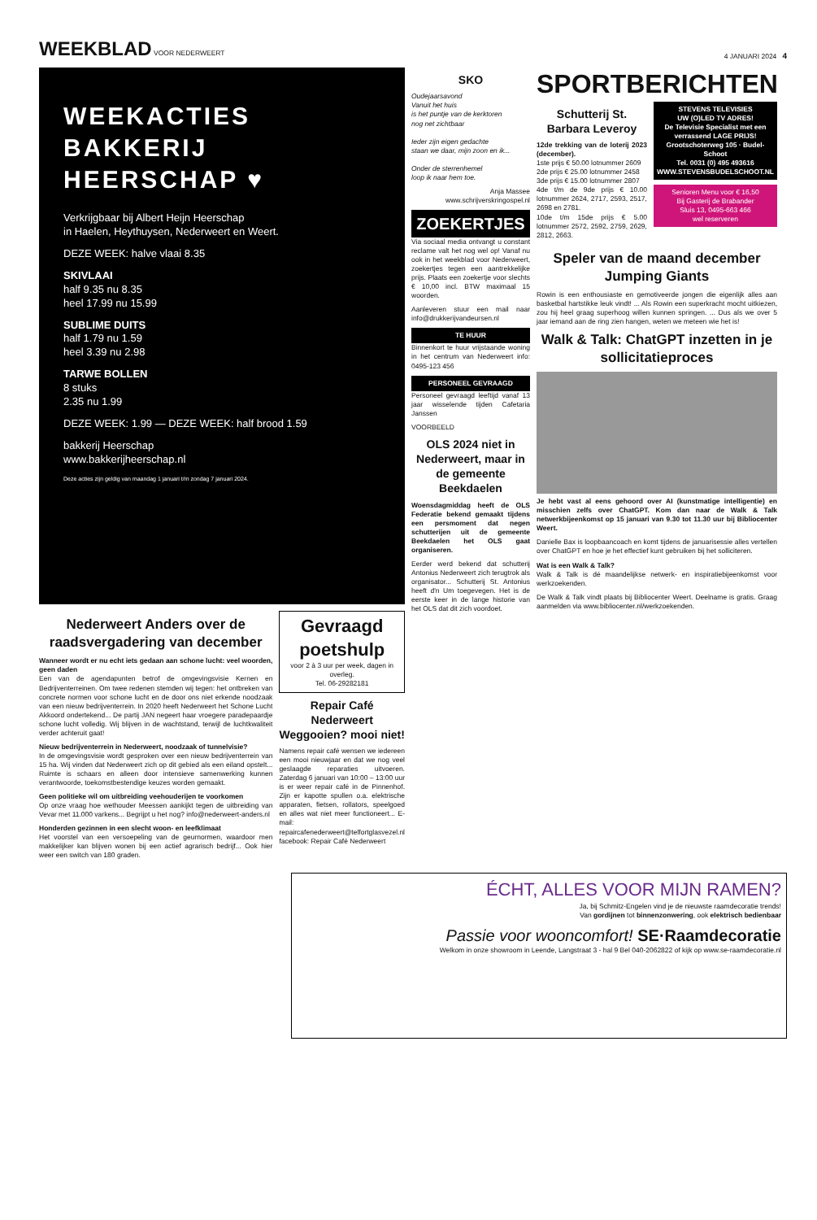WEEKBLAD VOOR NEDERWEERT
4 JANUARI 2024 4
WEEKACTIES
BAKKERIJ
HEERSCHAP ♥
Verkrijgbaar bij Albert Heijn Heerschap
in Haelen, Heythuysen, Nederweert en Weert.
DEZE WEEK: halve vlaai 8.35
SKIVLAAI
half 9.35 nu 8.35
heel 17.99 nu 15.99
SUBLIME DUITS
half 1.79 nu 1.59
heel 3.39 nu 2.98
TARWE BOLLEN
8 stuks
2.35 nu 1.99
DEZE WEEK: 1.99 — DEZE WEEK: half brood 1.59
bakkerij Heerschap
www.bakkerijheerschap.nl
Deze acties zijn geldig van maandag 1 januari t/m zondag 7 januari 2024.
Nederweert Anders over de raadsvergadering van december
Wanneer wordt er nu echt iets gedaan aan schone lucht: veel woorden, geen daden
Een van de agendapunten betrof de omgevingsvisie Kernen en Bedrijventerreinen. Om twee redenen stemden wij tegen: het ontbreken van concrete normen voor schone lucht en de door ons niet erkende noodzaak van een nieuw bedrijventerrein. In 2020 heeft Nederweert het Schone Lucht Akkoord ondertekend... De partij JAN negeert haar vroegere paradepaardje schone lucht volledig. Wij blijven in de wachtstand, terwijl de luchtkwaliteit verder achteruit gaat!
Nieuw bedrijventerrein in Nederweert, noodzaak of tunnelvisie?
In de omgevingsvisie wordt gesproken over een nieuw bedrijventerrein van 15 ha. Wij vinden dat Nederweert zich op dit gebied als een eiland opstelt... Ruimte is schaars en alleen door intensieve samenwerking kunnen verantwoorde, toekomstbestendige keuzes worden gemaakt.
Geen politieke wil om uitbreiding veehouderijen te voorkomen
Op onze vraag hoe wethouder Meessen aankijkt tegen de uitbreiding van Vevar met 11.000 varkens... Begrijpt u het nog? info@nederweert-anders.nl
Honderden gezinnen in een slecht woon- en leefklimaat
Het voorstel van een versoepeling van de geurnormen, waardoor men makkelijker kan blijven wonen bij een actief agrarisch bedrijf... Ook hier weer een switch van 180 graden.
Gevraagd poetshulp
voor 2 à 3 uur per week, dagen in overleg.
Tel. 06-29282181
Repair Café Nederweert Weggooien? mooi niet!
Namens repair café wensen we iedereen een mooi nieuwjaar en dat we nog veel geslaagde reparaties uitvoeren. Zaterdag 6 januari van 10:00 – 13:00 uur is er weer repair café in de Pinnenhof. Zijn er kapotte spullen o.a. elektrische apparaten, fietsen, rollators, speelgoed en alles wat niet meer functioneert... E-mail: repaircafenederweert@telfortglasvezel.nl facebook: Repair Café Nederweert
SKO
Oudejaarsavond
Vanuit het huis
is het puntje van de kerktoren
nog net zichtbaar
Ieder zijn eigen gedachte
staan we daar, mijn zoon en ik...
Onder de sterrenhemel
loop ik naar hem toe.
Anja Massee
www.schrijverskringospel.nl
ZOEKERTJES
Via sociaal media ontvangt u constant reclame valt het nog wel op! Vanaf nu ook in het weekblad voor Nederweert, zoekertjes tegen een aantrekkelijke prijs. Plaats een zoekertje voor slechts € 10,00 incl. BTW maximaal 15 woorden.
Aanleveren stuur een mail naar info@drukkerijvandeursen.nl
TE HUUR
Binnenkort te huur vrijstaande woning in het centrum van Nederweert info: 0495-123 456
PERSONEEL GEVRAAGD
Personeel gevraagd leeftijd vanaf 13 jaar wisselende tijden Cafetaria Janssen
VOORBEELD
OLS 2024 niet in Nederweert, maar in de gemeente Beekdaelen
Woensdagmiddag heeft de OLS Federatie bekend gemaakt tijdens een persmoment dat negen schutterijen uit de gemeente Beekdaelen het OLS gaat organiseren.
Eerder werd bekend dat schutterij Antonius Nederweert zich terugtrok als organisator... Schutterij St. Antonius heeft d'n Um toegevegen. Het is de eerste keer in de lange historie van het OLS dat dit zich voordoet.
SPORTBERICHTEN
Schutterij St. Barbara Leveroy
12de trekking van de loterij 2023 (december).
1ste prijs € 50.00 lotnummer 2609
2de prijs € 25.00 lotnummer 2458
3de prijs € 15.00 lotnummer 2807
4de t/m de 9de prijs € 10.00 lotnummer 2624, 2717, 2593, 2517, 2698 en 2781.
10de t/m 15de prijs € 5.00 lotnummer 2572, 2592, 2759, 2629, 2812, 2663.
STEVENS TELEVISIES
UW (O)LED TV ADRES!
De Televisie Specialist met een verrassend LAGE PRIJS!
Grootschoterweg 105 · Budel-Schoot
Tel. 0031 (0) 495 493616
WWW.STEVENSBUDELSCHOOT.NL
Senioren Menu voor € 16,50
Bij Gasterij de Brabander
Sluis 13, 0495-663 466
wel reserveren
Speler van de maand december Jumping Giants
Rowin is een enthousiaste en gemotiveerde jongen die eigenlijk alles aan basketbal hartstikke leuk vindt! ... Als Rowin een superkracht mocht uitkiezen, zou hij heel graag superhoog willen kunnen springen. ... Dus als we over 5 jaar iemand aan de ring zien hangen, weten we meteen wie het is!
Walk & Talk: ChatGPT inzetten in je sollicitatieproces
Je hebt vast al eens gehoord over AI (kunstmatige intelligentie) en misschien zelfs over ChatGPT. Kom dan naar de Walk & Talk netwerkbijeenkomst op 15 januari van 9.30 tot 11.30 uur bij Bibliocenter Weert.
Danielle Bax is loopbaancoach en komt tijdens de januarisessie alles vertellen over ChatGPT en hoe je het effectief kunt gebruiken bij het solliciteren.
Wat is een Walk & Talk?
Walk & Talk is dé maandelijkse netwerk- en inspiratiebijeenkomst voor werkzoekenden.
De Walk & Talk vindt plaats bij Bibliocenter Weert. Deelname is gratis. Graag aanmelden via www.bibliocenter.nl/werkzoekenden.
ÉCHT, ALLES VOOR MIJN RAMEN?
Ja, bij Schmitz-Engelen vind je de nieuwste raamdecoratie trends!
Van gordijnen tot binnenzonwering, ook elektrisch bedienbaar
Passie voor wooncomfort! SE·Raamdecoratie
Welkom in onze showroom in Leende, Langstraat 3 - hal 9 Bel 040-2062822 of kijk op www.se-raamdecoratie.nl